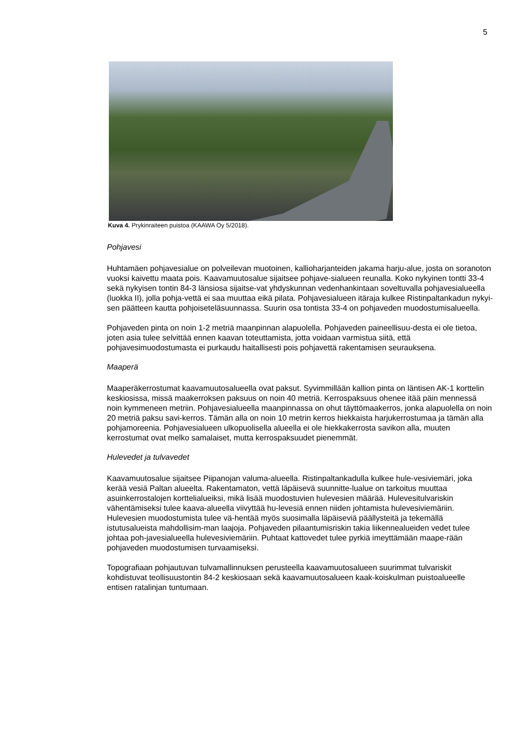5
Kuva 4. Prykinraiteen puistoa (KAAWA Oy 5/2018).
Pohjavesi
Huhtamäen pohjavesialue on polveilevan muotoinen, kallioharjanteiden jakama harju-alue, josta on soranoton vuoksi kaivettu maata pois. Kaavamuutosalue sijaitsee pohjave-sialueen reunalla. Koko nykyinen tontti 33-4 sekä nykyisen tontin 84-3 länsiosa sijaitse-vat yhdyskunnan vedenhankintaan soveltuvalla pohjavesialueella (luokka II), jolla pohja-vettä ei saa muuttaa eikä pilata. Pohjavesialueen itäraja kulkee Ristinpaltankadun nykyi-sen päätteen kautta pohjoiseteläsuunnassa. Suurin osa tontista 33-4 on pohjaveden muodostumisalueella.
Pohjaveden pinta on noin 1-2 metriä maanpinnan alapuolella. Pohjaveden paineellisuu-desta ei ole tietoa, joten asia tulee selvittää ennen kaavan toteuttamista, jotta voidaan varmistua siitä, että pohjavesimuodostumasta ei purkaudu haitallisesti pois pohjavettä rakentamisen seurauksena.
Maaperä
Maaperäkerrostumat kaavamuutosalueella ovat paksut. Syvimmillään kallion pinta on läntisen AK-1 korttelin keskiosissa, missä maakerroksen paksuus on noin 40 metriä. Kerrospaksuus ohenee itää päin mennessä noin kymmeneen metriin. Pohjavesialueella maanpinnassa on ohut täyttömaakerros, jonka alapuolella on noin 20 metriä paksu savi-kerros. Tämän alla on noin 10 metrin kerros hiekkaista harjukerrostumaa ja tämän alla pohjamoreenia. Pohjavesialueen ulkopuolisella alueella ei ole hiekkakerrosta savikon alla, muuten kerrostumat ovat melko samalaiset, mutta kerrospaksuudet pienemmät.
Hulevedet ja tulvavedet
Kaavamuutosalue sijaitsee Piipanojan valuma-alueella. Ristinpaltankadulla kulkee hule-vesiviemäri, joka kerää vesiä Paltan alueelta. Rakentamaton, vettä läpäisevä suunnitte-lualue on tarkoitus muuttaa asuinkerrostalojen korttelialueiksi, mikä lisää muodostuvien hulevesien määrää. Hulevesitulvariskin vähentämiseksi tulee kaava-alueella viivyttää hu-levesiä ennen niiden johtamista hulevesiviemäriin. Hulevesien muodostumista tulee vä-hentää myös suosimalla läpäiseviä päällysteitä ja tekemällä istutusalueista mahdollisim-man laajoja. Pohjaveden pilaantumisriskin takia liikennealueiden vedet tulee johtaa poh-javesialueella hulevesiviemäriin. Puhtaat kattovedet tulee pyrkiä imeyttämään maape-rään pohjaveden muodostumisen turvaamiseksi.
Topografiaan pohjautuvan tulvamallinnuksen perusteella kaavamuutosalueen suurimmat tulvariskit kohdistuvat teollisuustontin 84-2 keskiosaan sekä kaavamuutosalueen kaak-koiskulman puistoalueelle entisen ratalinjan tuntumaan.